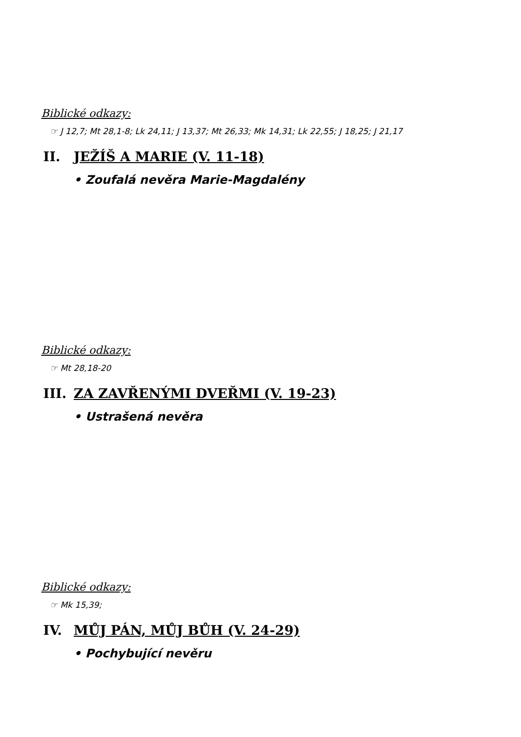Biblické odkazy:
☞ J 12,7; Mt 28,1-8; Lk 24,11; J 13,37; Mt 26,33; Mk 14,31; Lk 22,55; J 18,25; J 21,17
II. JEŽÍŠ A MARIE (V. 11-18)
• Zoufalá nevěra Marie-Magdalény
Biblické odkazy:
☞ Mt 28,18-20
III. ZA ZAVŘENÝMI DVEŘMI (V. 19-23)
• Ustrašená nevěra
Biblické odkazy:
☞ Mk 15,39;
IV. MŮJ PÁN, MŮJ BŮH (V. 24-29)
• Pochybující nevěru